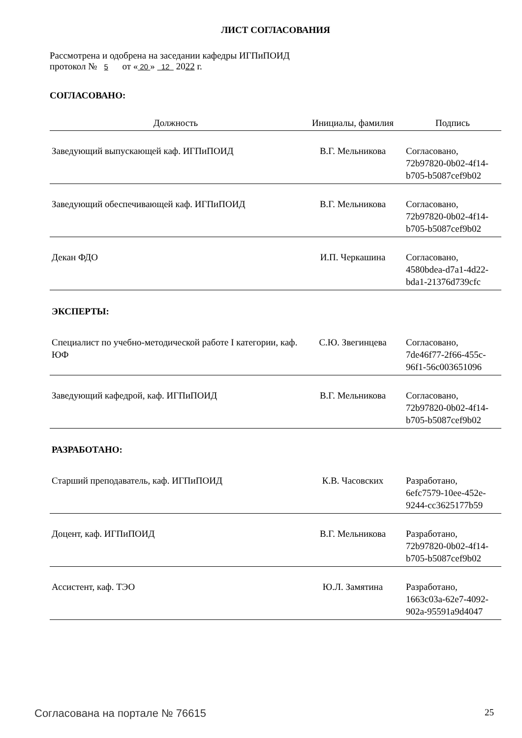ЛИСТ СОГЛАСОВАНИЯ
Рассмотрена и одобрена на заседании кафедры ИГПиПОИД
протокол № 5 от « 20 » 12 2022 г.
СОГЛАСОВАНО:
| Должность | Инициалы, фамилия | Подпись |
| --- | --- | --- |
| Заведующий выпускающей каф. ИГПиПОИД | В.Г. Мельникова | Согласовано, 72b97820-0b02-4f14- b705-b5087cef9b02 |
| Заведующий обеспечивающей каф. ИГПиПОИД | В.Г. Мельникова | Согласовано, 72b97820-0b02-4f14- b705-b5087cef9b02 |
| Декан ФДО | И.П. Черкашина | Согласовано, 4580bdea-d7a1-4d22- bda1-21376d739cfc |
| ЭКСПЕРТЫ: | | |
| Специалист по учебно-методической работе I категории, каф. ЮФ | С.Ю. Звегинцева | Согласовано, 7de46f77-2f66-455c- 96f1-56c003651096 |
| Заведующий кафедрой, каф. ИГПиПОИД | В.Г. Мельникова | Согласовано, 72b97820-0b02-4f14- b705-b5087cef9b02 |
| РАЗРАБОТАНО: | | |
| Старший преподаватель, каф. ИГПиПОИД | К.В. Часовских | Разработано, 6efc7579-10ee-452e- 9244-cc3625177b59 |
| Доцент, каф. ИГПиПОИД | В.Г. Мельникова | Разработано, 72b97820-0b02-4f14- b705-b5087cef9b02 |
| Ассистент, каф. ТЭО | Ю.Л. Замятина | Разработано, 1663c03a-62e7-4092- 902a-95591a9d4047 |
Согласована на портале № 76615 25